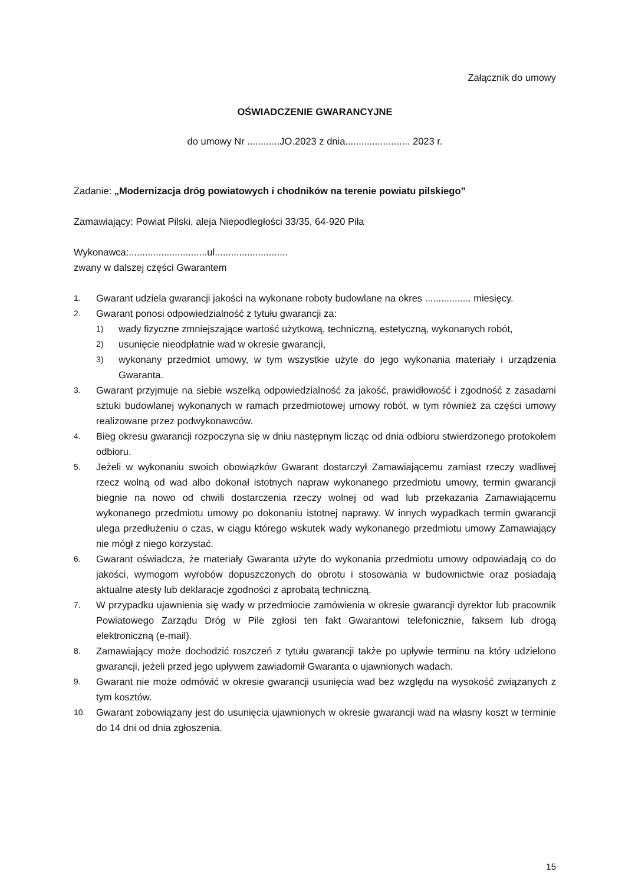Załącznik do umowy
OŚWIADCZENIE GWARANCYJNE
do umowy Nr ............JO.2023 z dnia........................ 2023 r.
Zadanie: „Modernizacja dróg powiatowych i chodników na terenie powiatu pilskiego”
Zamawiający: Powiat Pilski, aleja Niepodległości 33/35, 64-920 Piła
Wykonawca:.............................ul...........................
zwany w dalszej części Gwarantem
1. Gwarant udziela gwarancji jakości na wykonane roboty budowlane na okres ................. miesięcy.
2. Gwarant ponosi odpowiedzialność z tytułu gwarancji za:
1) wady fizyczne zmniejszające wartość użytkową, techniczną, estetyczną, wykonanych robót,
2) usunięcie nieodpłatnie wad w okresie gwarancji,
3) wykonany przedmiot umowy, w tym wszystkie użyte do jego wykonania materiały i urządzenia Gwaranta.
3. Gwarant przyjmuje na siebie wszelką odpowiedzialność za jakość, prawidłowość i zgodność z zasadami sztuki budowlanej wykonanych w ramach przedmiotowej umowy robót, w tym również za części umowy realizowane przez podwykonawców.
4. Bieg okresu gwarancji rozpoczyna się w dniu następnym licząc od dnia odbioru stwierdzonego protokołem odbioru.
5. Jeżeli w wykonaniu swoich obowiązków Gwarant dostarczył Zamawiającemu zamiast rzeczy wadliwej rzecz wolną od wad albo dokonał istotnych napraw wykonanego przedmiotu umowy, termin gwarancji biegnie na nowo od chwili dostarczenia rzeczy wolnej od wad lub przekazania Zamawiającemu wykonanego przedmiotu umowy po dokonaniu istotnej naprawy. W innych wypadkach termin gwarancji ulega przedłużeniu o czas, w ciągu którego wskutek wady wykonanego przedmiotu umowy Zamawiający nie mógł z niego korzystać.
6. Gwarant oświadcza, że materiały Gwaranta użyte do wykonania przedmiotu umowy odpowiadają co do jakości, wymogom wyrobów dopuszczonych do obrotu i stosowania w budownictwie oraz posiadają aktualne atesty lub deklaracje zgodności z aprobatą techniczną.
7. W przypadku ujawnienia się wady w przedmiocie zamówienia w okresie gwarancji dyrektor lub pracownik Powiatowego Zarządu Dróg w Pile zgłosi ten fakt Gwarantowi telefonicznie, faksem lub drogą elektroniczną (e-mail).
8. Zamawiający może dochodzić roszczeń z tytułu gwarancji także po upływie terminu na który udzielono gwarancji, jeżeli przed jego upływem zawiadomił Gwaranta o ujawnionych wadach.
9. Gwarant nie może odmówić w okresie gwarancji usunięcia wad bez względu na wysokość związanych z tym kosztów.
10. Gwarant zobowiązany jest do usunięcia ujawnionych w okresie gwarancji wad na własny koszt w terminie do 14 dni od dnia zgłoszenia.
15